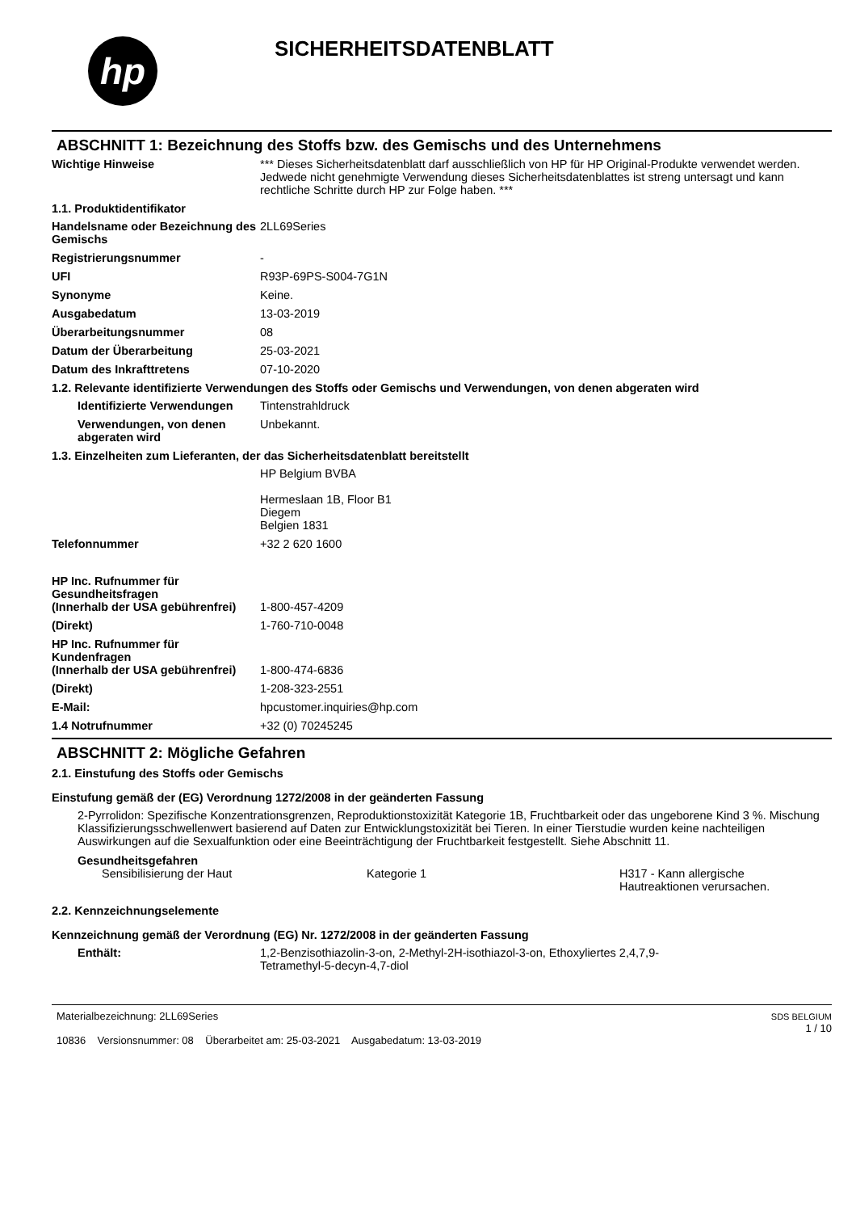hp
SICHERHEITSDATENBLATT
ABSCHNITT 1: Bezeichnung des Stoffs bzw. des Gemischs und des Unternehmens
Wichtige Hinweise *** Dieses Sicherheitsdatenblatt darf ausschließlich von HP für HP Original-Produkte verwendet werden. Jedwede nicht genehmigte Verwendung dieses Sicherheitsdatenblattes ist streng untersagt und kann rechtliche Schritte durch HP zur Folge haben. ***
1.1. Produktidentifikator
Handelsname oder Bezeichnung des Gemischs
2LL69Series
Registrierungsnummer -
UFI R93P-69PS-S004-7G1N
Synonyme Keine.
Ausgabedatum 13-03-2019
Überarbeitungsnummer 08
Datum der Überarbeitung 25-03-2021
Datum des Inkrafttretens 07-10-2020
1.2. Relevante identifizierte Verwendungen des Stoffs oder Gemischs und Verwendungen, von denen abgeraten wird
Identifizierte Verwendungen
Tintenstrahldruck
Verwendungen, von denen abgeraten wird
Unbekannt.
1.3. Einzelheiten zum Lieferanten, der das Sicherheitsdatenblatt bereitstellt
HP Belgium BVBA
Hermeslaan 1B, Floor B1
Diegem
Belgien 1831
Telefonnummer +32 2 620 1600
HP Inc. Rufnummer für Gesundheitsfragen
(Innerhalb der USA gebührenfrei)
1-800-457-4209
(Direkt) 1-760-710-0048
HP Inc. Rufnummer für Kundenfragen
(Innerhalb der USA gebührenfrei)
1-800-474-6836
(Direkt) 1-208-323-2551
E-Mail: hpcustomer.inquiries@hp.com
1.4 Notrufnummer +32 (0) 70245245
ABSCHNITT 2: Mögliche Gefahren
2.1. Einstufung des Stoffs oder Gemischs
Einstufung gemäß der (EG) Verordnung 1272/2008 in der geänderten Fassung
2-Pyrrolidon: Spezifische Konzentrationsgrenzen, Reproduktionstoxizität Kategorie 1B, Fruchtbarkeit oder das ungeborene Kind 3 %. Mischung Klassifizierungsschwellenwert basierend auf Daten zur Entwicklungstoxizität bei Tieren. In einer Tierstudie wurden keine nachteiligen Auswirkungen auf die Sexualfunktion oder eine Beeinträchtigung der Fruchtbarkeit festgestellt. Siehe Abschnitt 11.
Gesundheitsgefahren
Sensibilisierung der Haut Kategorie 1 H317 - Kann allergische Hautreaktionen verursachen.
2.2. Kennzeichnungselemente
Kennzeichnung gemäß der Verordnung (EG) Nr. 1272/2008 in der geänderten Fassung
Enthält: 1,2-Benzisothiazolin-3-on, 2-Methyl-2H-isothiazol-3-on, Ethoxyliertes 2,4,7,9-Tetramethyl-5-decyn-4,7-diol
Materialbezeichnung: 2LL69Series
10836 Versionsnummer: 08 Überarbeitet am: 25-03-2021 Ausgabedatum: 13-03-2019
SDS BELGIUM
1 / 10